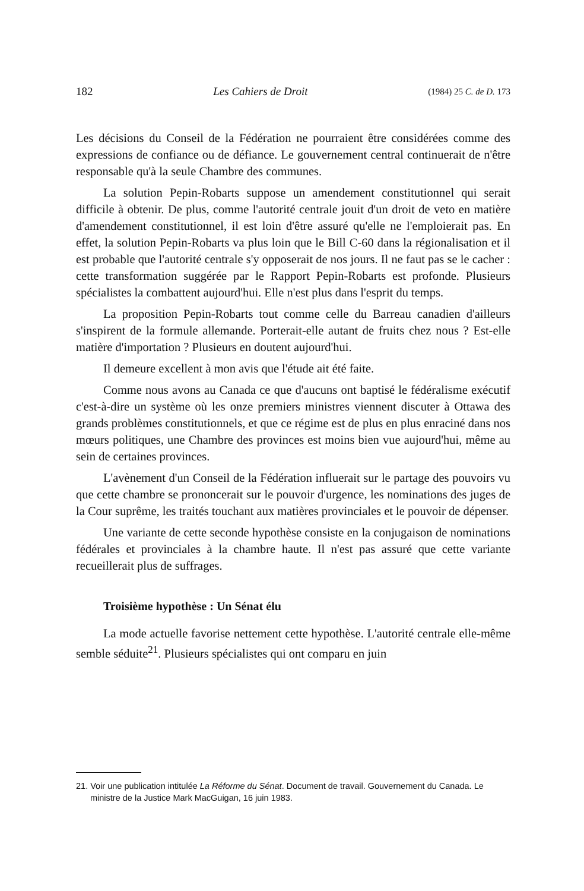182 Les Cahiers de Droit (1984) 25 C. de D. 173
Les décisions du Conseil de la Fédération ne pourraient être considérées comme des expressions de confiance ou de défiance. Le gouvernement central continuerait de n'être responsable qu'à la seule Chambre des communes.
La solution Pepin-Robarts suppose un amendement constitutionnel qui serait difficile à obtenir. De plus, comme l'autorité centrale jouit d'un droit de veto en matière d'amendement constitutionnel, il est loin d'être assuré qu'elle ne l'emploierait pas. En effet, la solution Pepin-Robarts va plus loin que le Bill C-60 dans la régionalisation et il est probable que l'autorité centrale s'y opposerait de nos jours. Il ne faut pas se le cacher : cette transformation suggérée par le Rapport Pepin-Robarts est profonde. Plusieurs spécialistes la combattent aujourd'hui. Elle n'est plus dans l'esprit du temps.
La proposition Pepin-Robarts tout comme celle du Barreau canadien d'ailleurs s'inspirent de la formule allemande. Porterait-elle autant de fruits chez nous ? Est-elle matière d'importation ? Plusieurs en doutent aujourd'hui.
Il demeure excellent à mon avis que l'étude ait été faite.
Comme nous avons au Canada ce que d'aucuns ont baptisé le fédéralisme exécutif c'est-à-dire un système où les onze premiers ministres viennent discuter à Ottawa des grands problèmes constitutionnels, et que ce régime est de plus en plus enraciné dans nos mœurs politiques, une Chambre des provinces est moins bien vue aujourd'hui, même au sein de certaines provinces.
L'avènement d'un Conseil de la Fédération influerait sur le partage des pouvoirs vu que cette chambre se prononcerait sur le pouvoir d'urgence, les nominations des juges de la Cour suprême, les traités touchant aux matières provinciales et le pouvoir de dépenser.
Une variante de cette seconde hypothèse consiste en la conjugaison de nominations fédérales et provinciales à la chambre haute. Il n'est pas assuré que cette variante recueillerait plus de suffrages.
Troisième hypothèse : Un Sénat élu
La mode actuelle favorise nettement cette hypothèse. L'autorité centrale elle-même semble séduite<sup>21</sup>. Plusieurs spécialistes qui ont comparu en juin
21. Voir une publication intitulée La Réforme du Sénat. Document de travail. Gouvernement du Canada. Le ministre de la Justice Mark MacGuigan, 16 juin 1983.